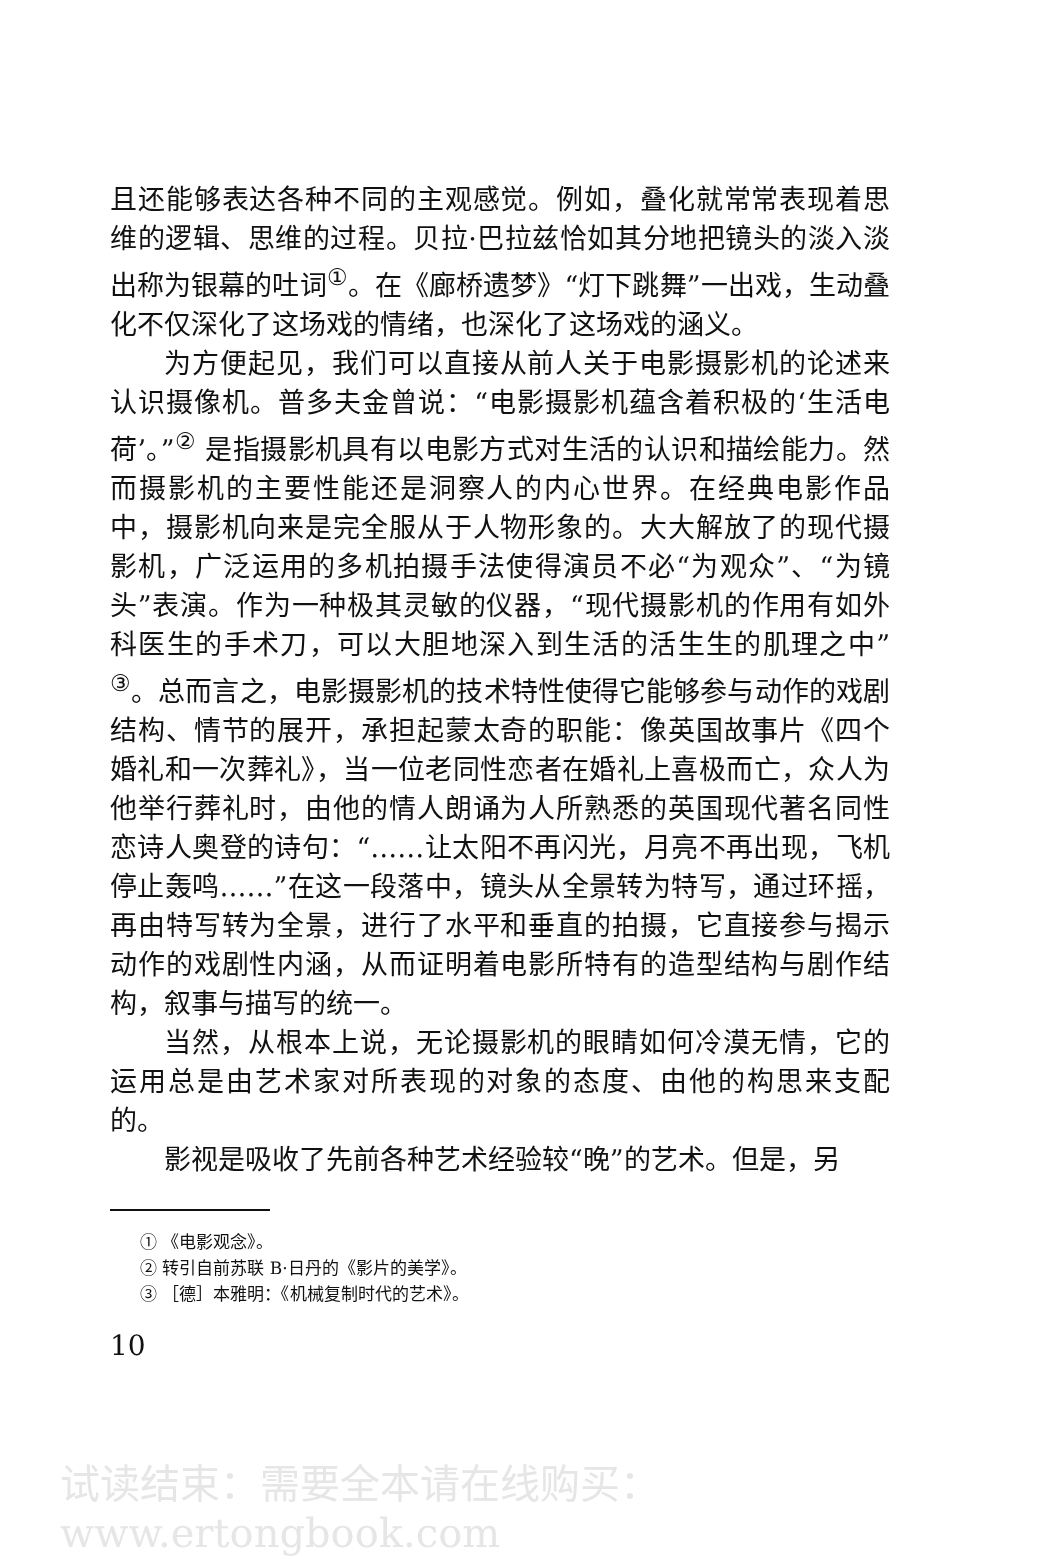且还能够表达各种不同的主观感觉。例如，叠化就常常表现着思维的逻辑、思维的过程。贝拉·巴拉兹恰如其分地把镜头的淡入淡出称为银幕的吐词<sup>①</sup>。在《廊桥遗梦》“灯下跳舞”一出戏，生动叠化不仅深化了这场戏的情绪，也深化了这场戏的涵义。
为方便起见，我们可以直接从前人关于电影摄影机的论述来认识摄像机。普多夫金曾说：“电影摄影机蕴含着积极的‘生活电荷’。”<sup>②</sup> 是指摄影机具有以电影方式对生活的认识和描绘能力。然而摄影机的主要性能还是洞察人的内心世界。在经典电影作品中，摄影机向来是完全服从于人物形象的。大大解放了的现代摄影机，广泛运用的多机拍摄手法使得演员不必“为观众”、“为镜头”表演。作为一种极其灵敏的仪器，“现代摄影机的作用有如外科医生的手术刀，可以大胆地深入到生活的活生生的肌理之中”<sup>③</sup>。总而言之，电影摄影机的技术特性使得它能够参与动作的戏剧结构、情节的展开，承担起蒙太奇的职能：像英国故事片《四个婚礼和一次葬礼》，当一位老同性恋者在婚礼上喜极而亡，众人为他举行葬礼时，由他的情人朗诵为人所熟悉的英国现代著名同性恋诗人奥登的诗句：“……让太阳不再闪光，月亮不再出现，飞机停止轰鸣……”在这一段落中，镜头从全景转为特写，通过环摇，再由特写转为全景，进行了水平和垂直的拍摄，它直接参与揭示动作的戏剧性内涵，从而证明着电影所特有的造型结构与剧作结构，叙事与描写的统一。
当然，从根本上说，无论摄影机的眼睛如何冷漠无情，它的运用总是由艺术家对所表现的对象的态度、由他的构思来支配的。
影视是吸收了先前各种艺术经验较“晚”的艺术。但是，另
① 《电影观念》。
② 转引自前苏联 B·日丹的《影片的美学》。
③ ［德］本雅明：《机械复制时代的艺术》。
10
试读结束：需要全本请在线购买： www.ertongbook.com